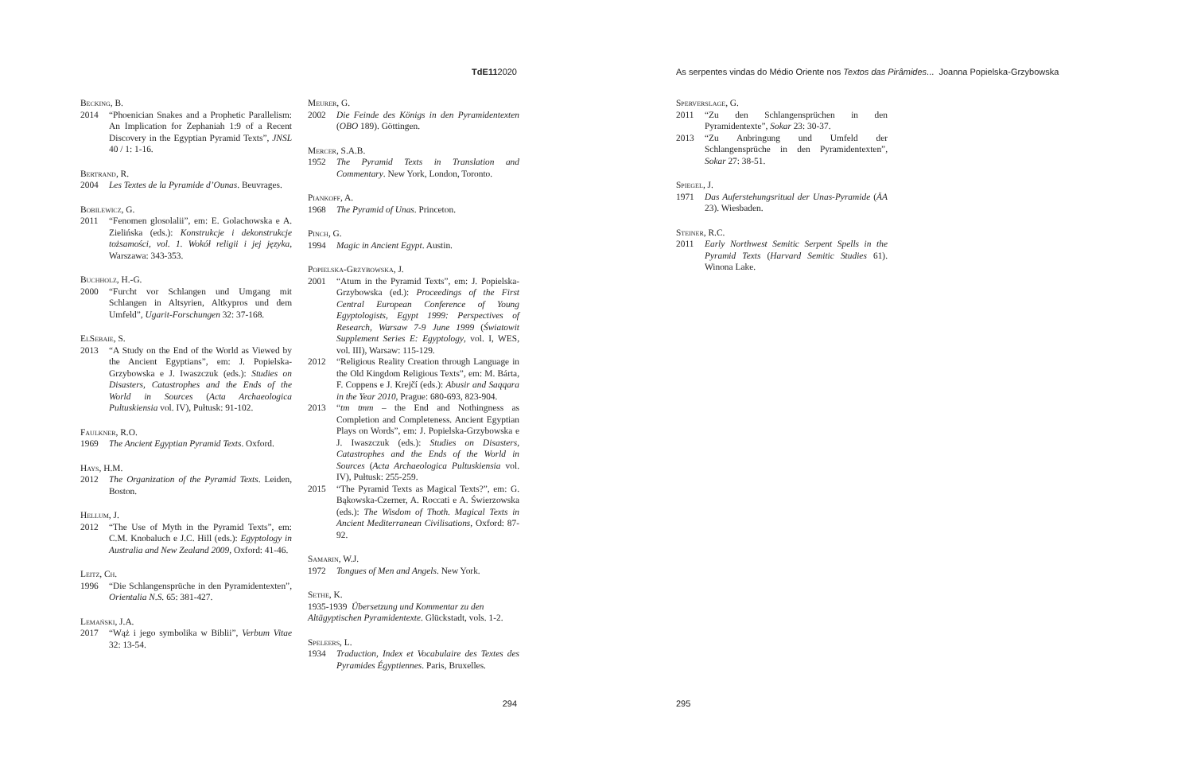TdE112020
Becking, B.
2014 “Phoenician Snakes and a Prophetic Parallelism: An Implication for Zephaniah 1:9 of a Recent Discovery in the Egyptian Pyramid Texts”, JNSL 40 / 1: 1-16.
Bertrand, R.
2004 Les Textes de la Pyramide d’Ounas. Beuvrages.
Bobilewicz, G.
2011 “Fenomen glosolalii”, em: E. Golachowska e A. Zielińska (eds.): Konstrukcje i dekonstrukcje tożsamości, vol. 1. Wokół religii i jej języka, Warszawa: 343-353.
Buchholz, H.-G.
2000 “Furcht vor Schlangen und Umgang mit Schlangen in Altsyrien, Altkypros und dem Umfeld”, Ugarit-Forschungen 32: 37-168.
ElSebaie, S.
2013 “A Study on the End of the World as Viewed by the Ancient Egyptians”, em: J. Popielska-Grzybowska e J. Iwaszczuk (eds.): Studies on Disasters, Catastrophes and the Ends of the World in Sources (Acta Archaeologica Pultuskiensia vol. IV), Pułtusk: 91-102.
Faulkner, R.O.
1969 The Ancient Egyptian Pyramid Texts. Oxford.
Hays, H.M.
2012 The Organization of the Pyramid Texts. Leiden, Boston.
Hellum, J.
2012 “The Use of Myth in the Pyramid Texts”, em: C.M. Knobaluch e J.C. Hill (eds.): Egyptology in Australia and New Zealand 2009, Oxford: 41-46.
Leitz, Ch.
1996 “Die Schlangensprüche in den Pyramidentexten”, Orientalia N.S. 65: 381-427.
Lemański, J.A.
2017 “Wąż i jego symbolika w Biblii”, Verbum Vitae 32: 13-54.
Meurer, G.
2002 Die Feinde des Königs in den Pyramidentexten (OBO 189). Göttingen.
Mercer, S.A.B.
1952 The Pyramid Texts in Translation and Commentary. New York, London, Toronto.
Piankoff, A.
1968 The Pyramid of Unas. Princeton.
Pinch, G.
1994 Magic in Ancient Egypt. Austin.
Popielska-Grzybowska, J.
2001 “Atum in the Pyramid Texts”, em: J. Popielska-Grzybowska (ed.): Proceedings of the First Central European Conference of Young Egyptologists, Egypt 1999: Perspectives of Research, Warsaw 7-9 June 1999 (Światowit Supplement Series E: Egyptology, vol. I, WES, vol. III), Warsaw: 115-129.
2012 “Religious Reality Creation through Language in the Old Kingdom Religious Texts”, em: M. Bárta, F. Coppens e J. Krejčí (eds.): Abusir and Saqqara in the Year 2010, Prague: 680-693, 823-904.
2013 “tm tmm – the End and Nothingness as Completion and Completeness. Ancient Egyptian Plays on Words”, em: J. Popielska-Grzybowska e J. Iwaszczuk (eds.): Studies on Disasters, Catastrophes and the Ends of the World in Sources (Acta Archaeologica Pultuskiensia vol. IV), Pułtusk: 255-259.
2015 “The Pyramid Texts as Magical Texts?”, em: G. Bąkowska-Czerner, A. Roccati e A. Świerzowska (eds.): The Wisdom of Thoth. Magical Texts in Ancient Mediterranean Civilisations, Oxford: 87-92.
Samarin, W.J.
1972 Tongues of Men and Angels. New York.
Sethe, K.
1935-1939 Übersetzung und Kommentar zu den Altägyptischen Pyramidentexte. Glückstadt, vols. 1-2.
Speleers, L.
1934 Traduction, Index et Vocabulaire des Textes des Pyramides Égyptiennes. Paris, Bruxelles.
294
As serpentes vindas do Médio Oriente nos Textos das Pirâmides... Joanna Popielska-Grzybowska
Sperverslage, G.
2011 “Zu den Schlangensprüchen in den Pyramidentexte”, Sokar 23: 30-37.
2013 “Zu Anbringung und Umfeld der Schlangensprüche in den Pyramidentexten”, Sokar 27: 38-51.
Spiegel, J.
1971 Das Auferstehungsritual der Unas-Pyramide (ÄA 23). Wiesbaden.
Steiner, R.C.
2011 Early Northwest Semitic Serpent Spells in the Pyramid Texts (Harvard Semitic Studies 61). Winona Lake.
295